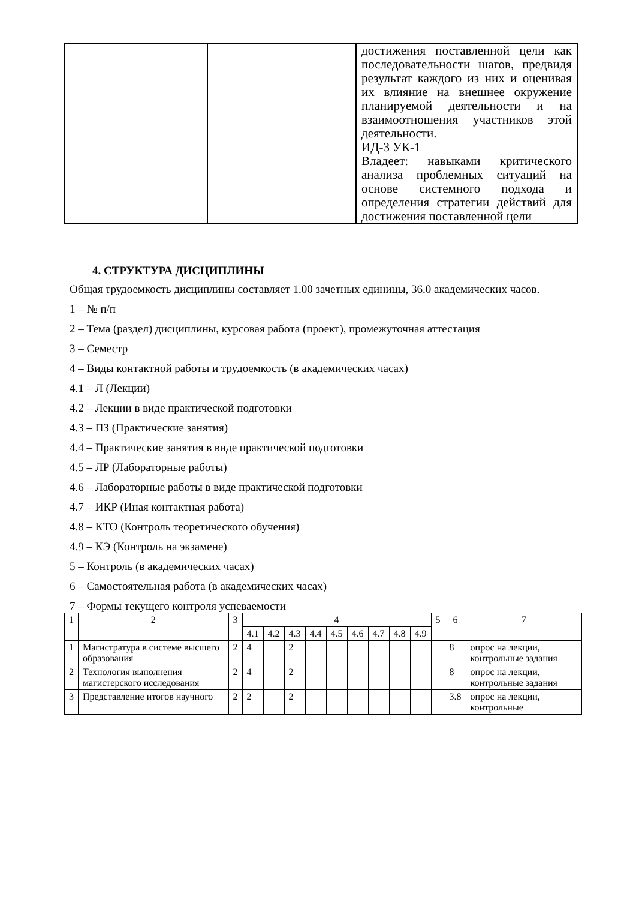| | | достижения поставленной цели как последовательности шагов, предвидя результат каждого из них и оценивая их влияние на внешнее окружение планируемой деятельности и на взаимоотношения участников этой деятельности. ИД-3 УК-1 Владеет: навыками критического анализа проблемных ситуаций на основе системного подхода и определения стратегии действий для достижения поставленной цели |
4. СТРУКТУРА ДИСЦИПЛИНЫ
Общая трудоемкость дисциплины составляет 1.00 зачетных единицы, 36.0 академических часов.
1 – № п/п
2 – Тема (раздел) дисциплины, курсовая работа (проект), промежуточная аттестация
3 – Семестр
4 – Виды контактной работы и трудоемкость (в академических часах)
4.1 – Л (Лекции)
4.2 – Лекции в виде практической подготовки
4.3 – ПЗ (Практические занятия)
4.4 – Практические занятия в виде практической подготовки
4.5 – ЛР (Лабораторные работы)
4.6 – Лабораторные работы в виде практической подготовки
4.7 – ИКР (Иная контактная работа)
4.8 – КТО (Контроль теоретического обучения)
4.9 – КЭ (Контроль на экзамене)
5 – Контроль (в академических часах)
6 – Самостоятельная работа (в академических часах)
7 – Формы текущего контроля успеваемости
| 1 | 2 | 3 | 4 | | | | | | | | | 5 | 6 | 7 |
| --- | --- | --- | --- | --- | --- | --- | --- | --- | --- | --- | --- | --- | --- | --- |
| | | | 4.1 | 4.2 | 4.3 | 4.4 | 4.5 | 4.6 | 4.7 | 4.8 | 4.9 | | | |
| 1 | Магистратура в системе высшего образования | 2 | 4 | | 2 | | | | | | | | 8 | опрос на лекции, контрольные задания |
| 2 | Технология выполнения магистерского исследования | 2 | 4 | | 2 | | | | | | | | 8 | опрос на лекции, контрольные задания |
| 3 | Представление итогов научного | 2 | 2 | | 2 | | | | | | | | 3.8 | опрос на лекции, контрольные |